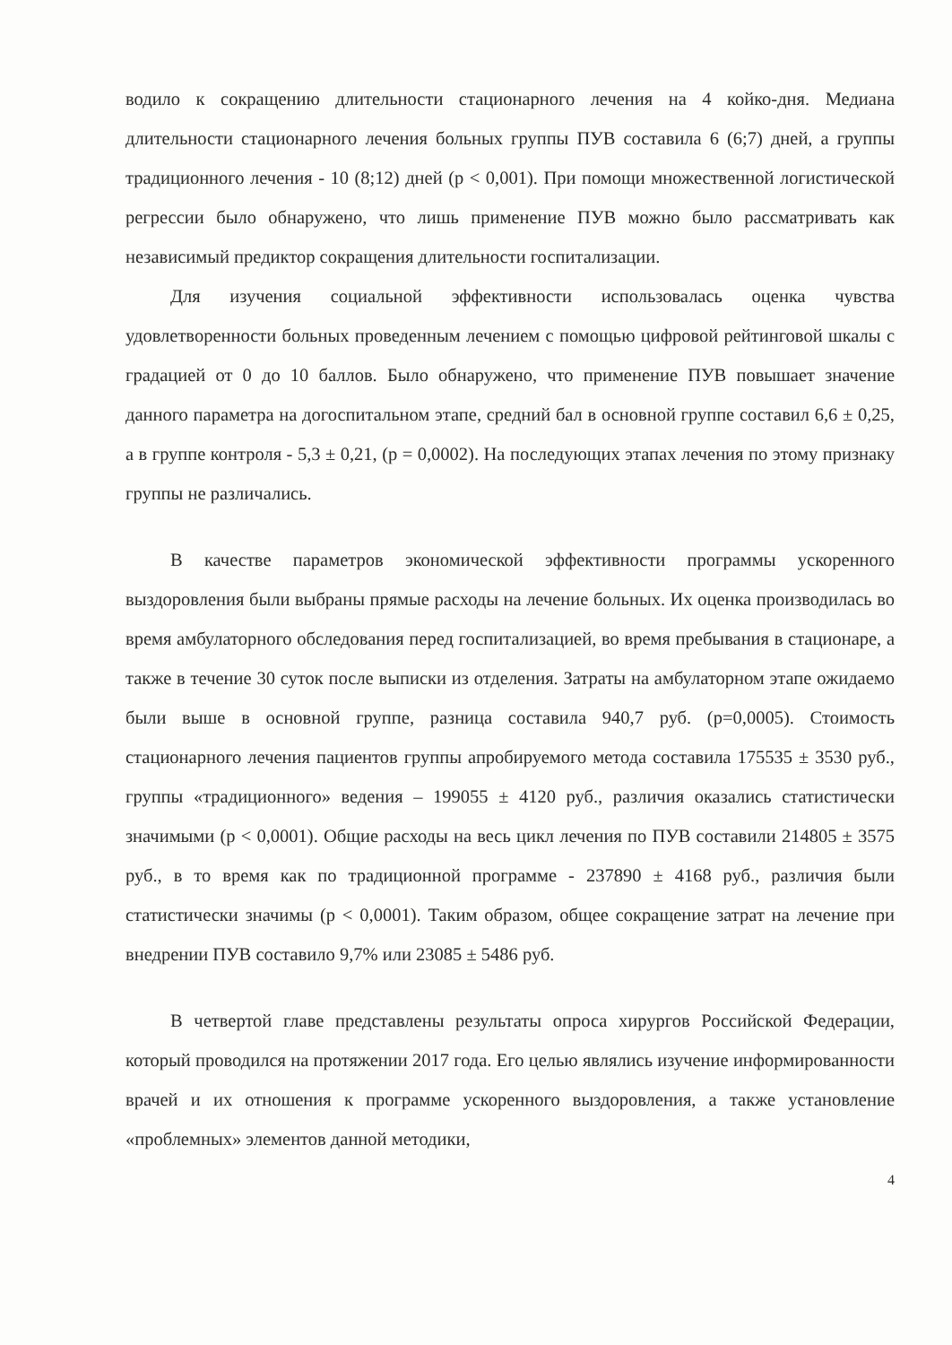водило к сокращению длительности стационарного лечения на 4 койко-дня. Медиана длительности стационарного лечения больных группы ПУВ составила 6 (6;7) дней, а группы традиционного лечения - 10 (8;12) дней (p < 0,001). При помощи множественной логистической регрессии было обнаружено, что лишь применение ПУВ можно было рассматривать как независимый предиктор сокращения длительности госпитализации.
Для изучения социальной эффективности использовалась оценка чувства удовлетворенности больных проведенным лечением с помощью цифровой рейтинговой шкалы с градацией от 0 до 10 баллов. Было обнаружено, что применение ПУВ повышает значение данного параметра на догоспитальном этапе, средний бал в основной группе составил 6,6 ± 0,25, а в группе контроля - 5,3 ± 0,21, (p = 0,0002). На последующих этапах лечения по этому признаку группы не различались.
В качестве параметров экономической эффективности программы ускоренного выздоровления были выбраны прямые расходы на лечение больных. Их оценка производилась во время амбулаторного обследования перед госпитализацией, во время пребывания в стационаре, а также в течение 30 суток после выписки из отделения. Затраты на амбулаторном этапе ожидаемо были выше в основной группе, разница составила 940,7 руб. (p=0,0005). Стоимость стационарного лечения пациентов группы апробируемого метода составила 175535 ± 3530 руб., группы «традиционного» ведения – 199055 ± 4120 руб., различия оказались статистически значимыми (p < 0,0001). Общие расходы на весь цикл лечения по ПУВ составили 214805 ± 3575 руб., в то время как по традиционной программе - 237890 ± 4168 руб., различия были статистически значимы (p < 0,0001). Таким образом, общее сокращение затрат на лечение при внедрении ПУВ составило 9,7% или 23085 ± 5486 руб.
В четвертой главе представлены результаты опроса хирургов Российской Федерации, который проводился на протяжении 2017 года. Его целью являлись изучение информированности врачей и их отношения к программе ускоренного выздоровления, а также установление «проблемных» элементов данной методики,
4